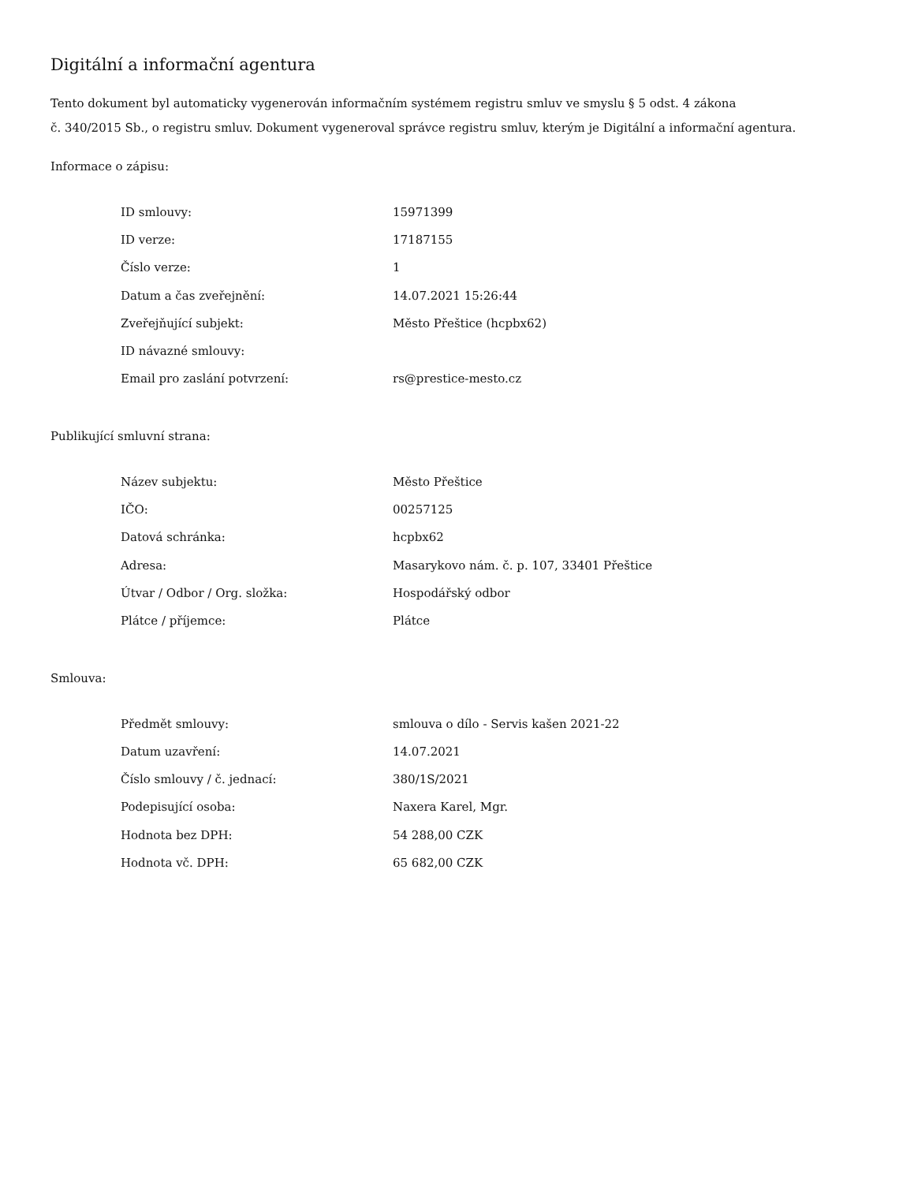Digitální a informační agentura
Tento dokument byl automaticky vygenerován informačním systémem registru smluv ve smyslu § 5 odst. 4 zákona
č. 340/2015 Sb., o registru smluv. Dokument vygeneroval správce registru smluv, kterým je Digitální a informační agentura.
Informace o zápisu:
| ID smlouvy: | 15971399 |
| ID verze: | 17187155 |
| Číslo verze: | 1 |
| Datum a čas zveřejnění: | 14.07.2021 15:26:44 |
| Zveřejňující subjekt: | Město Přeštice (hcpbx62) |
| ID návazné smlouvy: | |
| Email pro zaslání potvrzení: | rs@prestice-mesto.cz |
Publikující smluvní strana:
| Název subjektu: | Město Přeštice |
| IČO: | 00257125 |
| Datová schránka: | hcpbx62 |
| Adresa: | Masarykovo nám. č. p. 107, 33401 Přeštice |
| Útvar / Odbor / Org. složka: | Hospodářský odbor |
| Plátce / příjemce: | Plátce |
Smlouva:
| Předmět smlouvy: | smlouva o dílo - Servis kašen 2021-22 |
| Datum uzavření: | 14.07.2021 |
| Číslo smlouvy / č. jednací: | 380/1S/2021 |
| Podepisující osoba: | Naxera Karel, Mgr. |
| Hodnota bez DPH: | 54 288,00 CZK |
| Hodnota vč. DPH: | 65 682,00 CZK |